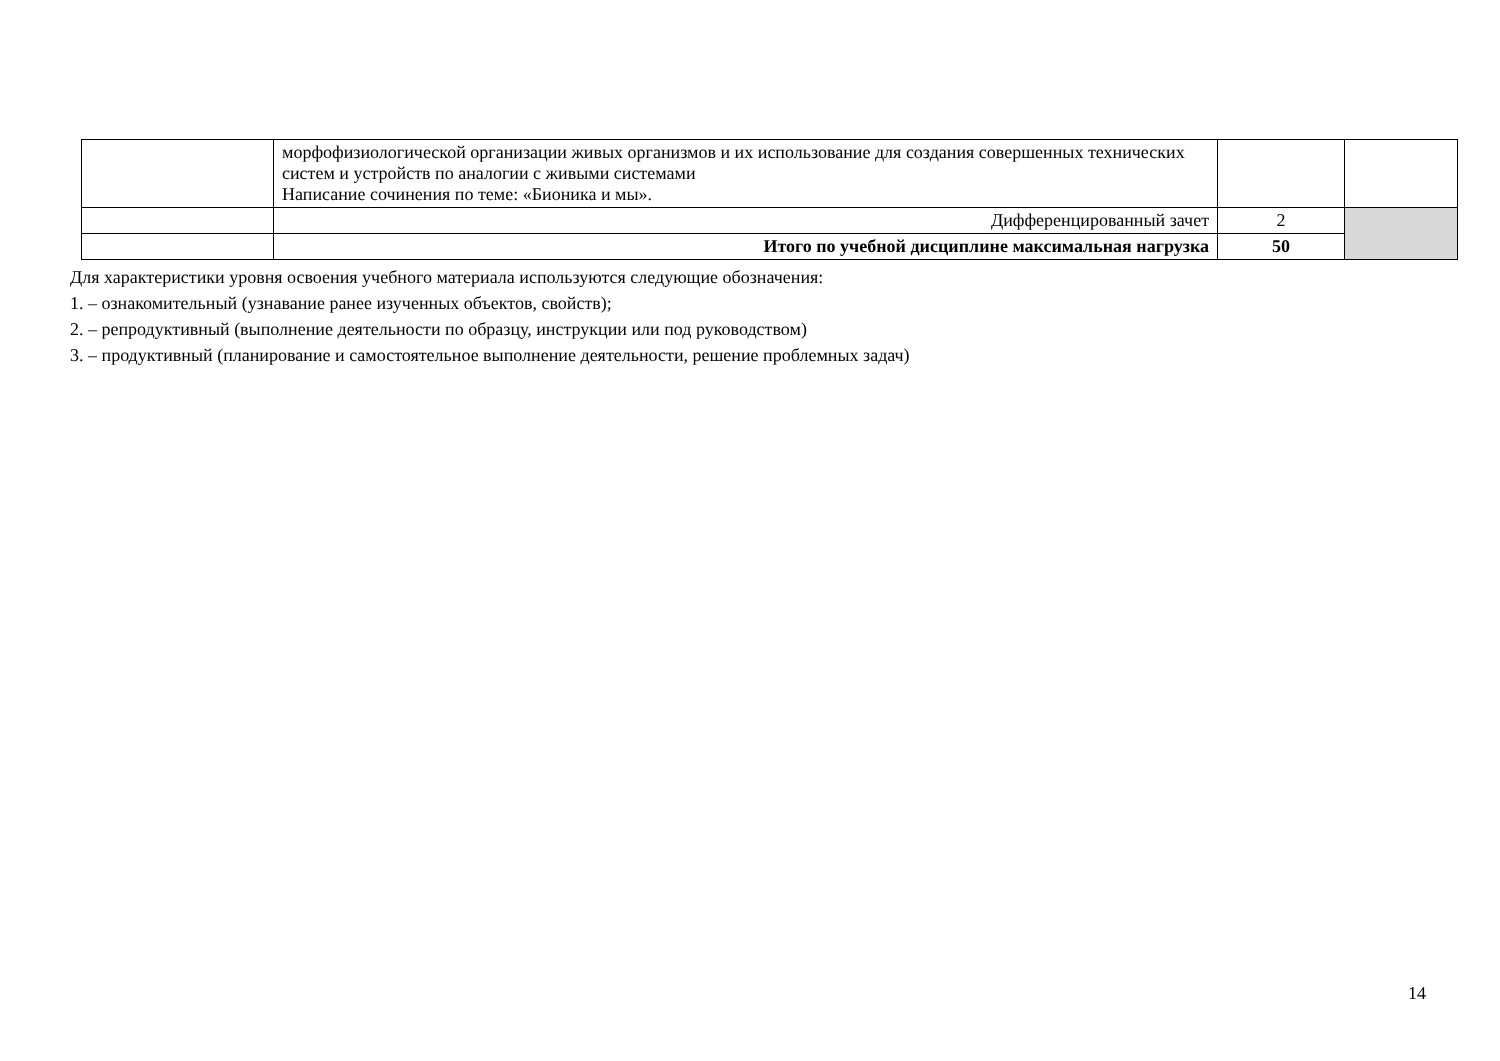| | морфофизиологической организации живых организмов и их использование для создания совершенных технических систем и устройств по аналогии с живыми системами Написание сочинения по теме: «Бионика и мы». | | |
| | Дифференцированный зачет | 2 | |
| | Итого по учебной дисциплине максимальная нагрузка | 50 | |
Для характеристики уровня освоения учебного материала используются следующие обозначения:
1. – ознакомительный (узнавание ранее изученных объектов, свойств);
2. – репродуктивный (выполнение деятельности по образцу, инструкции или под руководством)
3. – продуктивный (планирование и самостоятельное выполнение деятельности, решение проблемных задач)
14